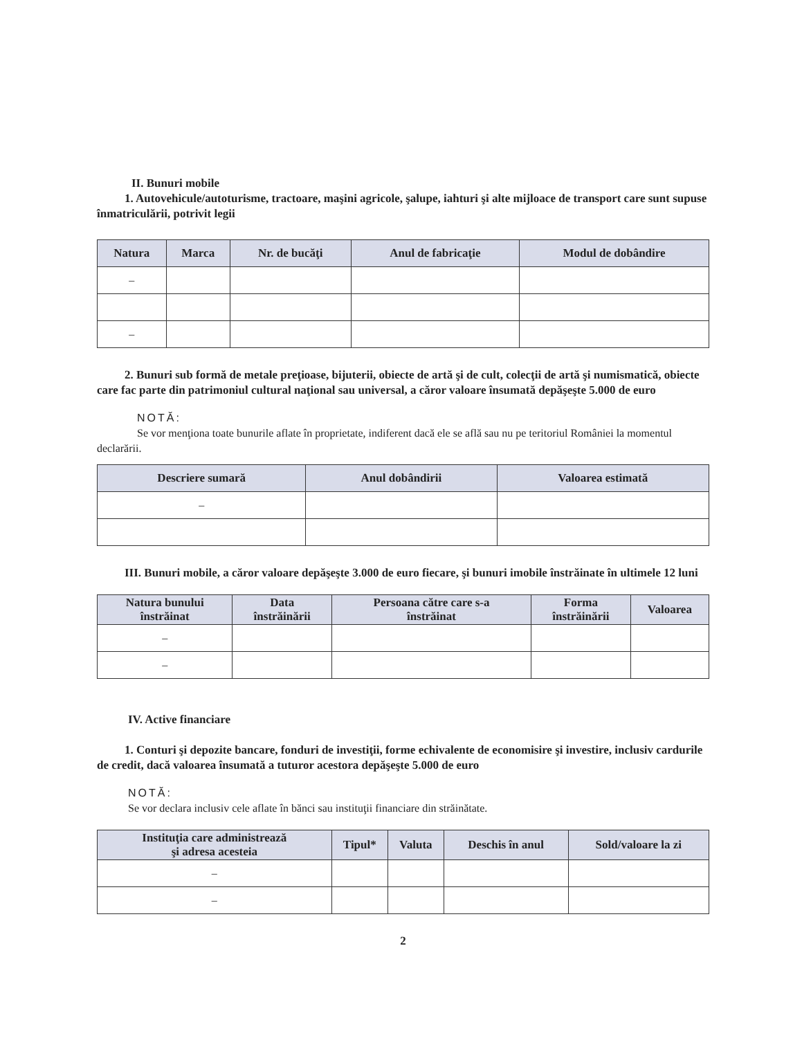II. Bunuri mobile
1. Autovehicule/autoturisme, tractoare, maşini agricole, şalupe, iahturi şi alte mijloace de transport care sunt supuse înmatriculării, potrivit legii
| Natura | Marca | Nr. de bucăţi | Anul de fabricaţie | Modul de dobândire |
| --- | --- | --- | --- | --- |
| – | | | | |
| – | | | | |
2. Bunuri sub formă de metale preţioase, bijuterii, obiecte de artă şi de cult, colecţii de artă şi numismatică, obiecte care fac parte din patrimoniul cultural naţional sau universal, a căror valoare însumată depăşeşte 5.000 de euro
NOTĂ:
Se vor menţiona toate bunurile aflate în proprietate, indiferent dacă ele se află sau nu pe teritoriul României la momentul declarării.
| Descriere sumară | Anul dobândirii | Valoarea estimată |
| --- | --- | --- |
| – | | |
III. Bunuri mobile, a căror valoare depăşeşte 3.000 de euro fiecare, şi bunuri imobile înstrăinate în ultimele 12 luni
| Natura bunului înstrăinat | Data înstrăinării | Persoana către care s-a înstrăinat | Forma înstrăinării | Valoarea |
| --- | --- | --- | --- | --- |
| – | | | | |
| – | | | | |
IV. Active financiare
1. Conturi şi depozite bancare, fonduri de investiţii, forme echivalente de economisire şi investire, inclusiv cardurile de credit, dacă valoarea însumată a tuturor acestora depăşeşte 5.000 de euro
NOTĂ:
Se vor declara inclusiv cele aflate în bănci sau instituţii financiare din străinătate.
| Instituţia care administrează şi adresa acesteia | Tipul* | Valuta | Deschis în anul | Sold/valoare la zi |
| --- | --- | --- | --- | --- |
| – | | | | |
| – | | | | |
2